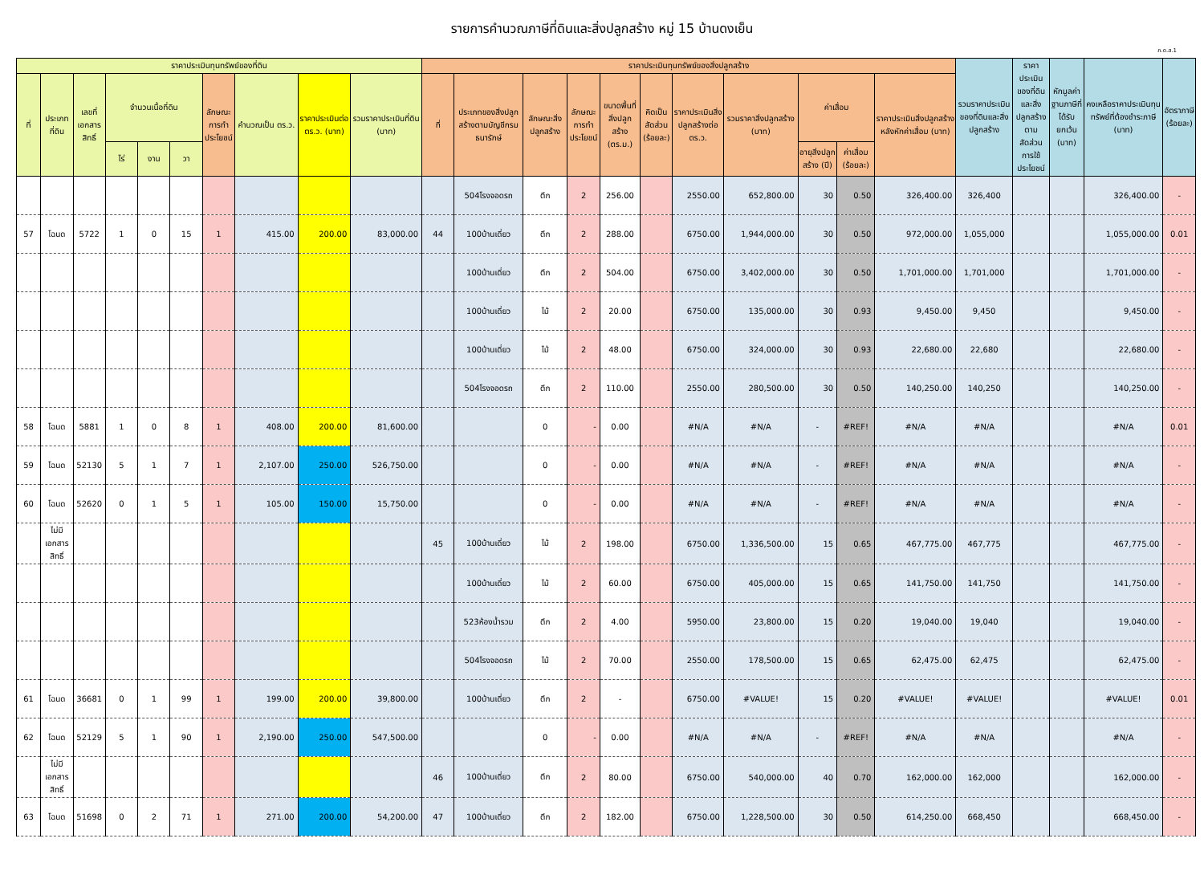รายการคำนวณภาษีที่ดินและสิ่งปลูกสร้าง หมู่ 15 บ้านดงเย็น
ภ.ด.ส.1
| ราคาประเมินทุนทรัพย์ของที่ดิน | | | | | | | | | | ราคาประเมินทุนทรัพย์ของสิ่งปลูกสร้าง | | | | | | | | | | | รวมราคาประเมินของที่ดินและสิ่งปลูกสร้าง | ราคาประเมินของที่ดินและสิ่งปลูกสร้างตามสัดส่วนการใช้ประโยชน์ | หักมูลค่าฐานภาษีที่ได้รับยกเว้น (บาท) | คงเหลือราคาประเมินทุนทรัพย์ที่ต้องชำระภาษี (บาท) | อัตราภาษี (ร้อยละ) |
| --- | --- | --- | --- | --- | --- | --- | --- | --- | --- | --- | --- | --- | --- | --- | --- | --- | --- | --- | --- | --- | --- | --- | --- | --- | --- |
| ที่ | ประเภทที่ดิน | เลขที่เอกสารสิทธิ์ | จำนวนเนื้อที่ดิน | | | ลักษณะการทำประโยชน์ | คำนวณเป็น ตร.ว. | ราคาประเมินต่อ ตร.ว. (บาท) | รวมราคาประเมินที่ดิน (บาท) | ที่ | ประเภทของสิ่งปลูกสร้างตามบัญชีกรมธนารักษ์ | ลักษณะสิ่งปลูกสร้าง | ลักษณะการทำประโยชน์ | ขนาดพื้นที่สิ่งปลูกสร้าง (ตร.ม.) | คิดเป็นสัดส่วน (ร้อยละ) | ราคาประเมินสิ่งปลูกสร้างต่อ ตร.ว. | รวมราคาสิ่งปลูกสร้าง (บาท) | ค่าเสื่อม | | ราคาประเมินสิ่งปลูกสร้างหลังหักค่าเสื่อม (บาท) | | | | | |
| | | | ไร่ | งาน | วา | | | | | | | | | | | | | อายุสิ่งปลูกสร้าง (ปี) | ค่าเสื่อม (ร้อยละ) | | | | | | |
| | | | | | | | | | | | 504โรงจอดรถ | ตึก | 2 | 256.00 | | 2550.00 | 652,800.00 | 30 | 0.50 | 326,400.00 | 326,400 | | | 326,400.00 | - |
| 57 | โฉนด | 5722 | 1 | 0 | 15 | 1 | 415.00 | 200.00 | 83,000.00 | 44 | 100บ้านเดี่ยว | ตึก | 2 | 288.00 | | 6750.00 | 1,944,000.00 | 30 | 0.50 | 972,000.00 | 1,055,000 | | | 1,055,000.00 | 0.01 |
| | | | | | | | | | | | 100บ้านเดี่ยว | ตึก | 2 | 504.00 | | 6750.00 | 3,402,000.00 | 30 | 0.50 | 1,701,000.00 | 1,701,000 | | | 1,701,000.00 | - |
| | | | | | | | | | | | 100บ้านเดี่ยว | ไม้ | 2 | 20.00 | | 6750.00 | 135,000.00 | 30 | 0.93 | 9,450.00 | 9,450 | | | 9,450.00 | - |
| | | | | | | | | | | | 100บ้านเดี่ยว | ไม้ | 2 | 48.00 | | 6750.00 | 324,000.00 | 30 | 0.93 | 22,680.00 | 22,680 | | | 22,680.00 | - |
| | | | | | | | | | | | 504โรงจอดรถ | ตึก | 2 | 110.00 | | 2550.00 | 280,500.00 | 30 | 0.50 | 140,250.00 | 140,250 | | | 140,250.00 | - |
| 58 | โฉนด | 5881 | 1 | 0 | 8 | 1 | 408.00 | 200.00 | 81,600.00 | | | 0 | - | 0.00 | | #N/A | #N/A | - | #REF! | #N/A | #N/A | | | #N/A | 0.01 |
| 59 | โฉนด | 52130 | 5 | 1 | 7 | 1 | 2,107.00 | 250.00 | 526,750.00 | | | 0 | - | 0.00 | | #N/A | #N/A | - | #REF! | #N/A | #N/A | | | #N/A | - |
| 60 | โฉนด | 52620 | 0 | 1 | 5 | 1 | 105.00 | 150.00 | 15,750.00 | | | 0 | - | 0.00 | | #N/A | #N/A | - | #REF! | #N/A | #N/A | | | #N/A | - |
| | ไม่มีเอกสารสิทธิ์ | | | | | | | | | 45 | 100บ้านเดี่ยว | ไม้ | 2 | 198.00 | | 6750.00 | 1,336,500.00 | 15 | 0.65 | 467,775.00 | 467,775 | | | 467,775.00 | - |
| | | | | | | | | | | | 100บ้านเดี่ยว | ไม้ | 2 | 60.00 | | 6750.00 | 405,000.00 | 15 | 0.65 | 141,750.00 | 141,750 | | | 141,750.00 | - |
| | | | | | | | | | | | 523ห้องน้ำรวม | ตึก | 2 | 4.00 | | 5950.00 | 23,800.00 | 15 | 0.20 | 19,040.00 | 19,040 | | | 19,040.00 | - |
| | | | | | | | | | | | 504โรงจอดรถ | ไม้ | 2 | 70.00 | | 2550.00 | 178,500.00 | 15 | 0.65 | 62,475.00 | 62,475 | | | 62,475.00 | - |
| 61 | โฉนด | 36681 | 0 | 1 | 99 | 1 | 199.00 | 200.00 | 39,800.00 | | 100บ้านเดี่ยว | ตึก | 2 | - | | 6750.00 | #VALUE! | 15 | 0.20 | #VALUE! | #VALUE! | | | #VALUE! | 0.01 |
| 62 | โฉนด | 52129 | 5 | 1 | 90 | 1 | 2,190.00 | 250.00 | 547,500.00 | | | 0 | - | 0.00 | | #N/A | #N/A | - | #REF! | #N/A | #N/A | | | #N/A | - |
| | ไม่มีเอกสารสิทธิ์ | | | | | | | | | 46 | 100บ้านเดี่ยว | ตึก | 2 | 80.00 | | 6750.00 | 540,000.00 | 40 | 0.70 | 162,000.00 | 162,000 | | | 162,000.00 | - |
| 63 | โฉนด | 51698 | 0 | 2 | 71 | 1 | 271.00 | 200.00 | 54,200.00 | 47 | 100บ้านเดี่ยว | ตึก | 2 | 182.00 | | 6750.00 | 1,228,500.00 | 30 | 0.50 | 614,250.00 | 668,450 | | | 668,450.00 | - |